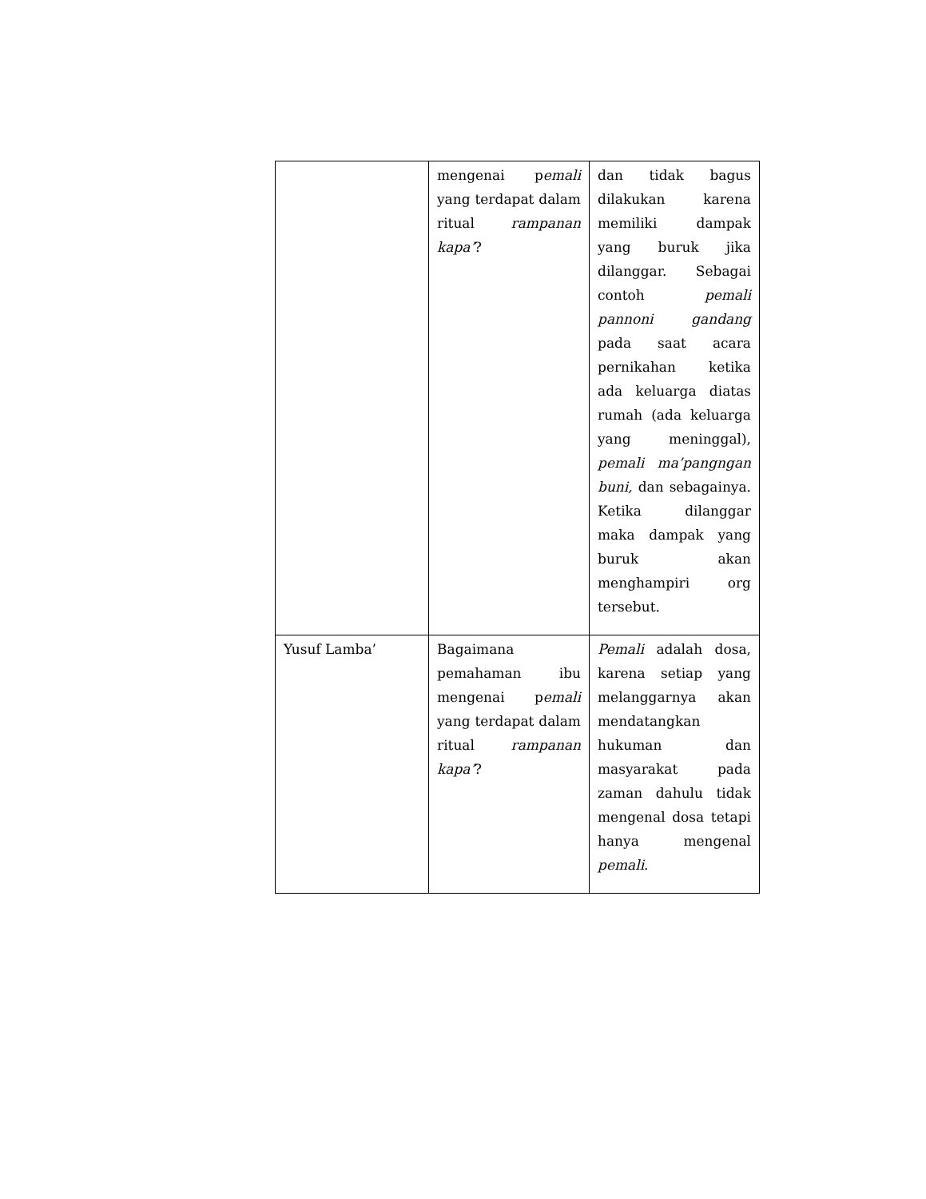| | mengenai p emali yang terdapat dalam ritual rampanan kapa’ ? | dan tidak bagus dilakukan karena memiliki dampak yang buruk jika dilanggar. Sebagai contoh pemali pannoni gandang pada saat acara pernikahan ketika ada keluarga diatas rumah (ada keluarga yang meninggal), pemali ma’pangngan buni, dan sebagainya. Ketika dilanggar maka dampak yang buruk akan menghampiri org tersebut. |
| Yusuf Lamba’ | Bagaimana pemahaman ibu mengenai p emali yang terdapat dalam ritual rampanan kapa’ ? | Pemali adalah dosa, karena setiap yang melanggarnya akan mendatangkan hukuman dan masyarakat pada zaman dahulu tidak mengenal dosa tetapi hanya mengenal pemali . |